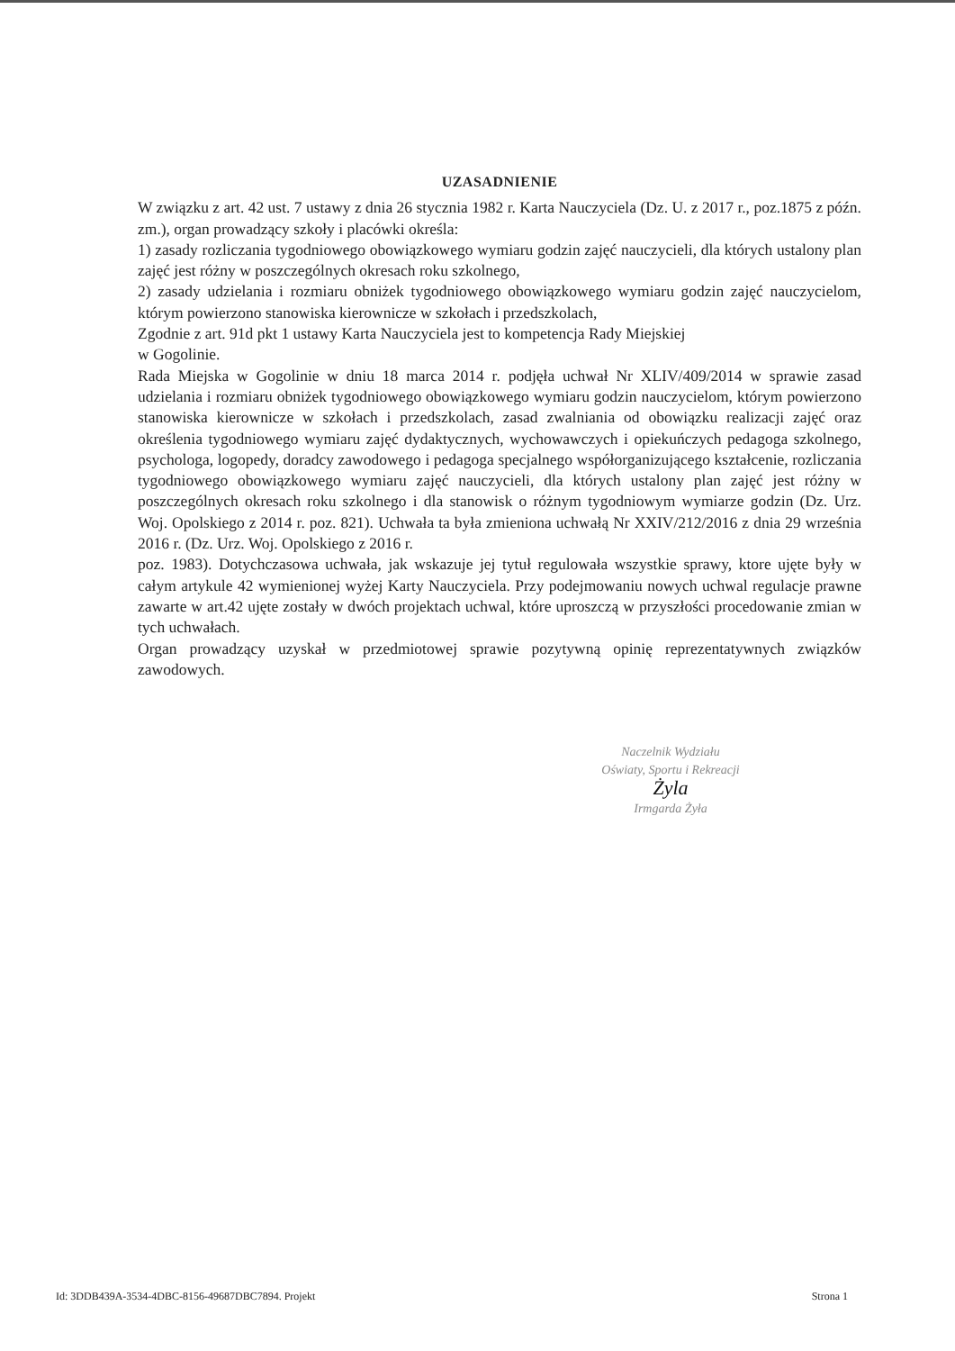UZASADNIENIE
W związku z art. 42 ust. 7 ustawy z dnia 26 stycznia 1982 r. Karta Nauczyciela (Dz. U. z 2017 r., poz.1875 z późn. zm.), organ prowadzący szkoły i placówki określa:
1) zasady rozliczania tygodniowego obowiązkowego wymiaru godzin zajęć nauczycieli, dla których ustalony plan zajęć jest różny w poszczególnych okresach roku szkolnego,
2) zasady udzielania i rozmiaru obniżek tygodniowego obowiązkowego wymiaru godzin zajęć nauczycielom, którym powierzono stanowiska kierownicze w szkołach i przedszkolach,
Zgodnie z art. 91d pkt 1 ustawy Karta Nauczyciela jest to kompetencja Rady Miejskiej
w Gogolinie.
Rada Miejska w Gogolinie w dniu 18 marca 2014 r. podjęła uchwał Nr XLIV/409/2014 w sprawie zasad udzielania i rozmiaru obniżek tygodniowego obowiązkowego wymiaru godzin nauczycielom, którym powierzono stanowiska kierownicze w szkołach i przedszkolach, zasad zwalniania od obowiązku realizacji zajęć oraz określenia tygodniowego wymiaru zajęć dydaktycznych, wychowawczych i opiekuńczych pedagoga szkolnego, psychologa, logopedy, doradcy zawodowego i pedagoga specjalnego współorganizującego kształcenie, rozliczania tygodniowego obowiązkowego wymiaru zajęć nauczycieli, dla których ustalony plan zajęć jest różny w poszczególnych okresach roku szkolnego i dla stanowisk o różnym tygodniowym wymiarze godzin (Dz. Urz. Woj. Opolskiego z 2014 r. poz. 821). Uchwała ta była zmieniona uchwałą Nr XXIV/212/2016 z dnia 29 września 2016 r. (Dz. Urz. Woj. Opolskiego z 2016 r.
poz. 1983). Dotychczasowa uchwała, jak wskazuje jej tytuł regulowała wszystkie sprawy, ktore ujęte były w całym artykule 42 wymienionej wyżej Karty Nauczyciela. Przy podejmowaniu nowych uchwal regulacje prawne zawarte w art.42 ujęte zostały w dwóch projektach uchwal, które uproszczą w przyszłości procedowanie zmian w tych uchwałach.
Organ prowadzący uzyskał w przedmiotowej sprawie pozytywną opinię reprezentatywnych związków zawodowych.
Naczelnik Wydziału
Oświaty, Sportu i Rekreacji
Żyla
Irmgarda Żyła
Id: 3DDB439A-3534-4DBC-8156-49687DBC7894. Projekt Strona 1